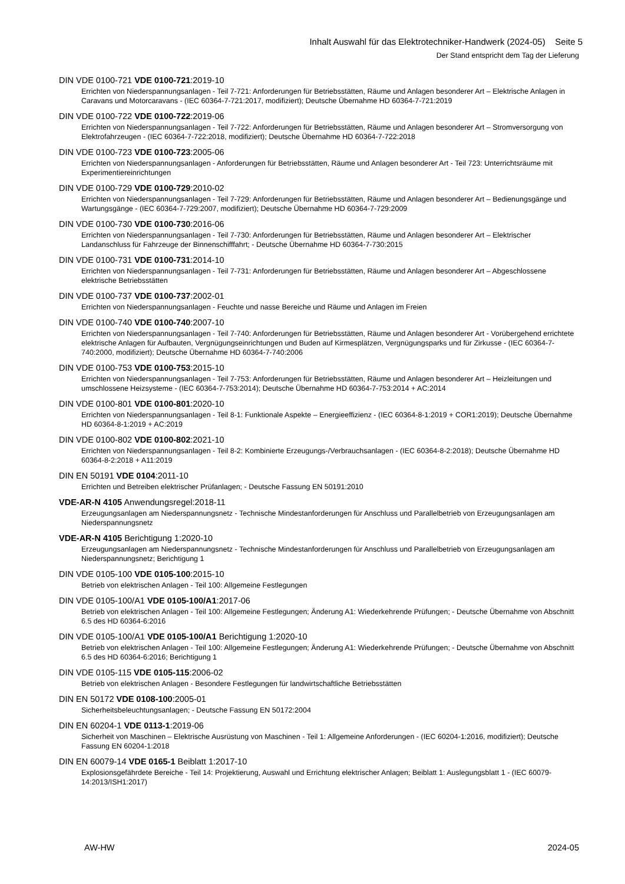Inhalt Auswahl für das Elektrotechniker-Handwerk (2024-05) Seite 5
Der Stand entspricht dem Tag der Lieferung
DIN VDE 0100-721 VDE 0100-721:2019-10
Errichten von Niederspannungsanlagen - Teil 7-721: Anforderungen für Betriebsstätten, Räume und Anlagen besonderer Art – Elektrische Anlagen in Caravans und Motorcaravans - (IEC 60364-7-721:2017, modifiziert); Deutsche Übernahme HD 60364-7-721:2019
DIN VDE 0100-722 VDE 0100-722:2019-06
Errichten von Niederspannungsanlagen - Teil 7-722: Anforderungen für Betriebsstätten, Räume und Anlagen besonderer Art – Stromversorgung von Elektrofahrzeugen - (IEC 60364-7-722:2018, modifiziert); Deutsche Übernahme HD 60364-7-722:2018
DIN VDE 0100-723 VDE 0100-723:2005-06
Errichten von Niederspannungsanlagen - Anforderungen für Betriebsstätten, Räume und Anlagen besonderer Art - Teil 723: Unterrichtsräume mit Experimentiereinrichtungen
DIN VDE 0100-729 VDE 0100-729:2010-02
Errichten von Niederspannungsanlagen - Teil 7-729: Anforderungen für Betriebsstätten, Räume und Anlagen besonderer Art – Bedienungsgänge und Wartungsgänge - (IEC 60364-7-729:2007, modifiziert); Deutsche Übernahme HD 60364-7-729:2009
DIN VDE 0100-730 VDE 0100-730:2016-06
Errichten von Niederspannungsanlagen - Teil 7-730: Anforderungen für Betriebsstätten, Räume und Anlagen besonderer Art – Elektrischer Landanschluss für Fahrzeuge der Binnenschifffahrt; - Deutsche Übernahme HD 60364-7-730:2015
DIN VDE 0100-731 VDE 0100-731:2014-10
Errichten von Niederspannungsanlagen - Teil 7-731: Anforderungen für Betriebsstätten, Räume und Anlagen besonderer Art – Abgeschlossene elektrische Betriebsstätten
DIN VDE 0100-737 VDE 0100-737:2002-01
Errichten von Niederspannungsanlagen - Feuchte und nasse Bereiche und Räume und Anlagen im Freien
DIN VDE 0100-740 VDE 0100-740:2007-10
Errichten von Niederspannungsanlagen - Teil 7-740: Anforderungen für Betriebsstätten, Räume und Anlagen besonderer Art - Vorübergehend errichtete elektrische Anlagen für Aufbauten, Vergnügungseinrichtungen und Buden auf Kirmesplätzen, Vergnügungsparks und für Zirkusse - (IEC 60364-7-740:2000, modifiziert); Deutsche Übernahme HD 60364-7-740:2006
DIN VDE 0100-753 VDE 0100-753:2015-10
Errichten von Niederspannungsanlagen - Teil 7-753: Anforderungen für Betriebsstätten, Räume und Anlagen besonderer Art – Heizleitungen und umschlossene Heizsysteme - (IEC 60364-7-753:2014); Deutsche Übernahme HD 60364-7-753:2014 + AC:2014
DIN VDE 0100-801 VDE 0100-801:2020-10
Errichten von Niederspannungsanlagen - Teil 8-1: Funktionale Aspekte – Energieeffizienz - (IEC 60364-8-1:2019 + COR1:2019); Deutsche Übernahme HD 60364-8-1:2019 + AC:2019
DIN VDE 0100-802 VDE 0100-802:2021-10
Errichten von Niederspannungsanlagen - Teil 8-2: Kombinierte Erzeugungs-/Verbrauchsanlagen - (IEC 60364-8-2:2018); Deutsche Übernahme HD 60364-8-2:2018 + A11:2019
DIN EN 50191 VDE 0104:2011-10
Errichten und Betreiben elektrischer Prüfanlagen; - Deutsche Fassung EN 50191:2010
VDE-AR-N 4105 Anwendungsregel:2018-11
Erzeugungsanlagen am Niederspannungsnetz - Technische Mindestanforderungen für Anschluss und Parallelbetrieb von Erzeugungsanlagen am Niederspannungsnetz
VDE-AR-N 4105 Berichtigung 1:2020-10
Erzeugungsanlagen am Niederspannungsnetz - Technische Mindestanforderungen für Anschluss und Parallelbetrieb von Erzeugungsanlagen am Niederspannungsnetz; Berichtigung 1
DIN VDE 0105-100 VDE 0105-100:2015-10
Betrieb von elektrischen Anlagen - Teil 100: Allgemeine Festlegungen
DIN VDE 0105-100/A1 VDE 0105-100/A1:2017-06
Betrieb von elektrischen Anlagen - Teil 100: Allgemeine Festlegungen; Änderung A1: Wiederkehrende Prüfungen; - Deutsche Übernahme von Abschnitt 6.5 des HD 60364-6:2016
DIN VDE 0105-100/A1 VDE 0105-100/A1 Berichtigung 1:2020-10
Betrieb von elektrischen Anlagen - Teil 100: Allgemeine Festlegungen; Änderung A1: Wiederkehrende Prüfungen; - Deutsche Übernahme von Abschnitt 6.5 des HD 60364-6:2016; Berichtigung 1
DIN VDE 0105-115 VDE 0105-115:2006-02
Betrieb von elektrischen Anlagen - Besondere Festlegungen für landwirtschaftliche Betriebsstätten
DIN EN 50172 VDE 0108-100:2005-01
Sicherheitsbeleuchtungsanlagen; - Deutsche Fassung EN 50172:2004
DIN EN 60204-1 VDE 0113-1:2019-06
Sicherheit von Maschinen – Elektrische Ausrüstung von Maschinen - Teil 1: Allgemeine Anforderungen - (IEC 60204-1:2016, modifiziert); Deutsche Fassung EN 60204-1:2018
DIN EN 60079-14 VDE 0165-1 Beiblatt 1:2017-10
Explosionsgefährdete Bereiche - Teil 14: Projektierung, Auswahl und Errichtung elektrischer Anlagen; Beiblatt 1: Auslegungsblatt 1 - (IEC 60079-14:2013/ISH1:2017)
AW-HW 2024-05